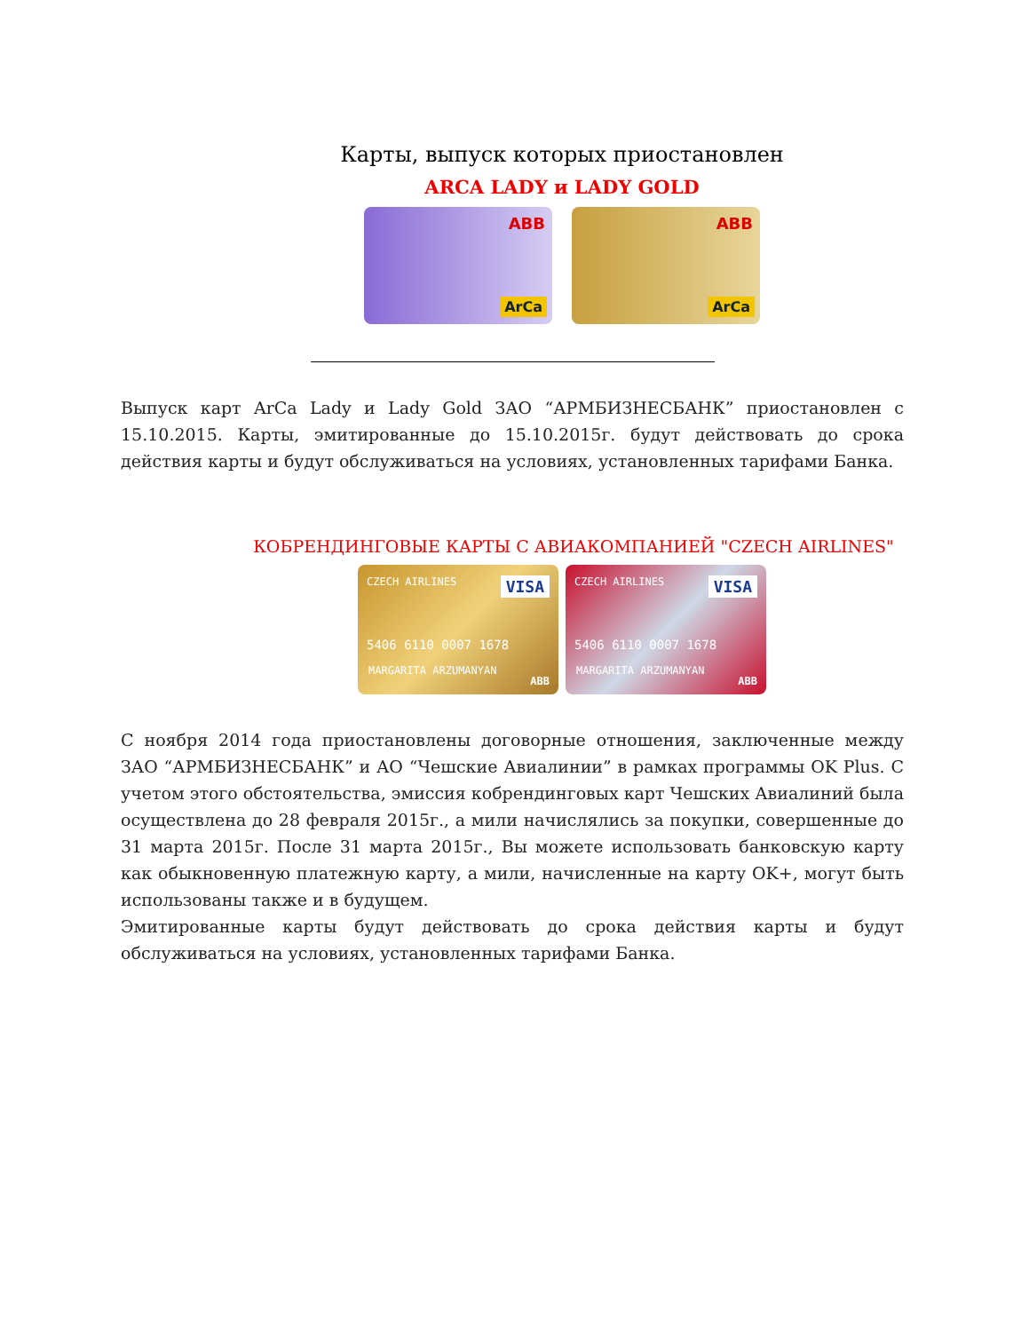Карты, выпуск которых приостановлен
ARCA LADY и LADY GOLD
ABB
ArCa
ABB
ArCa
Выпуск карт ArCa Lady и Lady Gold ЗАО “АРМБИЗНЕСБАНК” приостановлен с 15.10.2015. Карты, эмитированные до 15.10.2015г. будут действовать до срока действия карты и будут обслуживаться на условиях, установленных тарифами Банка.
КОБРЕНДИНГОВЫЕ КАРТЫ С АВИАКОМПАНИЕЙ "CZECH AIRLINES"
CZECH AIRLINES VISA
5406 6110 0007 1678
MARGARITA ARZUMANYAN
ABB
CZECH AIRLINES VISA
5406 6110 0007 1678
MARGARITA ARZUMANYAN
ABB
С ноября 2014 года приостановлены договорные отношения, заключенные между ЗАО “АРМБИЗНЕСБАНК” и АО “Чешские Авиалинии” в рамках программы OK Plus. С учетом этого обстоятельства, эмиссия кобрендинговых карт Чешских Авиалиний была осуществлена до 28 февраля 2015г., а мили начислялись за покупки, совершенные до 31 марта 2015г. После 31 марта 2015г., Вы можете использовать банковскую карту как обыкновенную платежную карту, а мили, начисленные на карту OK+, могут быть использованы также и в будущем.
Эмитированные карты будут действовать до срока действия карты и будут обслуживаться на условиях, установленных тарифами Банка.